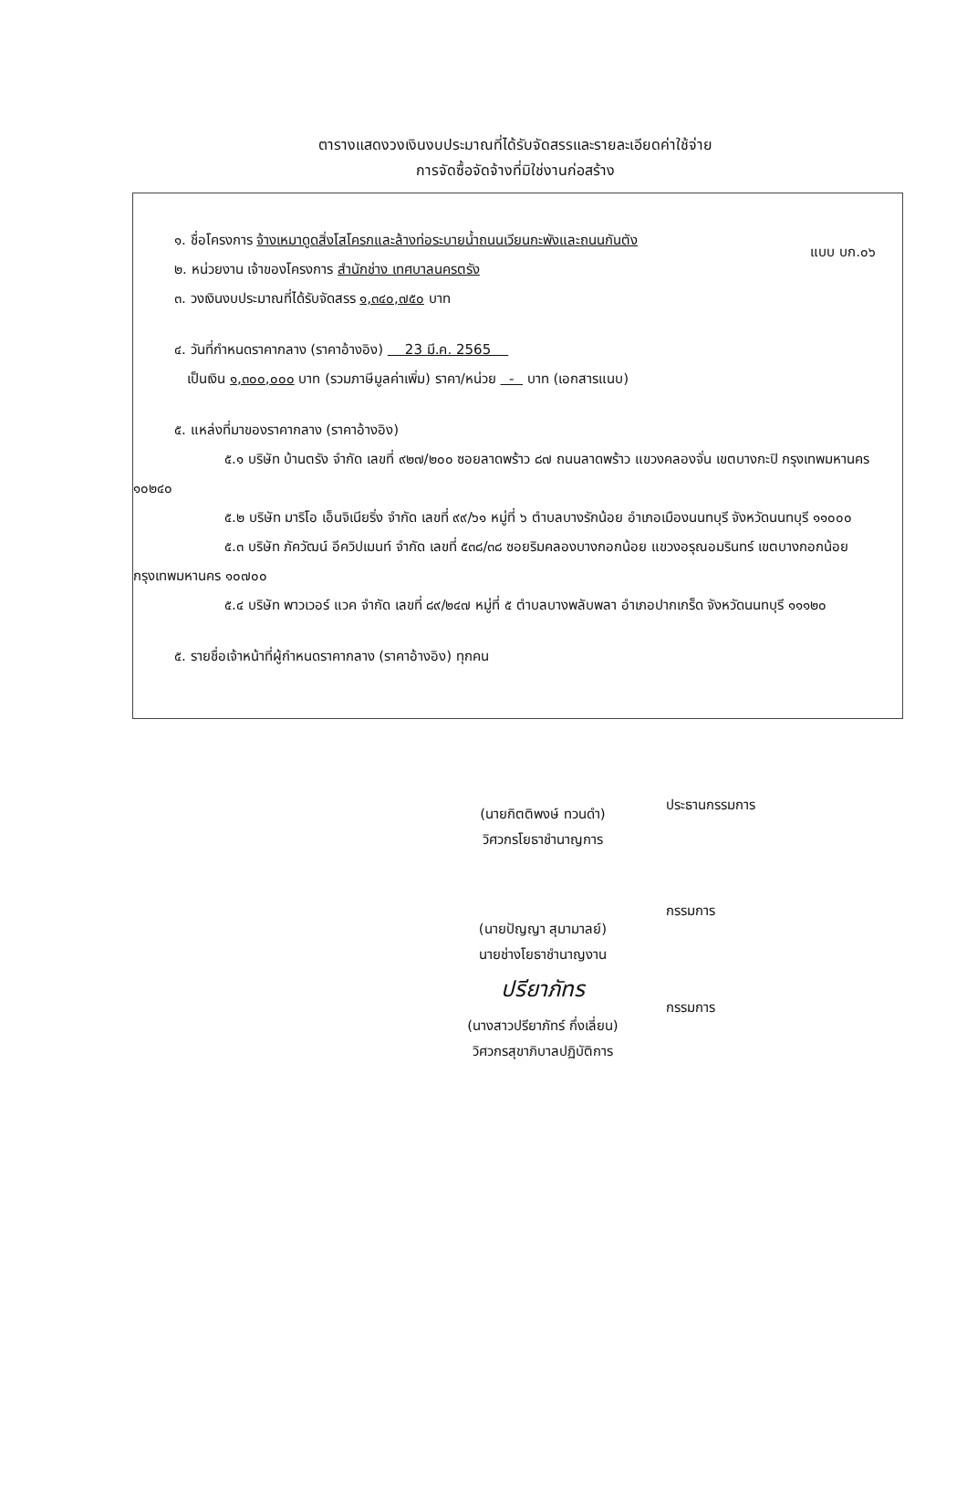แบบ บก.๐๖
ตารางแสดงวงเงินงบประมาณที่ได้รับจัดสรรและรายละเอียดค่าใช้จ่าย
การจัดซื้อจัดจ้างที่มิใช่งานก่อสร้าง
๑. ชื่อโครงการ จ้างเหมาดูดสิ่งโสโครกและล้างท่อระบายน้ำถนนเวียนกะพังและถนนกันตัง
๒. หน่วยงาน เจ้าของโครงการ สำนักช่าง เทศบาลนครตรัง
๓. วงเงินงบประมาณที่ได้รับจัดสรร ๑,๓๔๐,๗๕๐ บาท
๔. วันที่กำหนดราคากลาง (ราคาอ้างอิง) 23 มี.ค. 2565
เป็นเงิน ๑,๓๐๐,๐๐๐ บาท (รวมภาษีมูลค่าเพิ่ม) ราคา/หน่วย - บาท (เอกสารแนบ)
๕. แหล่งที่มาของราคากลาง (ราคาอ้างอิง)
๕.๑ บริษัท บ้านตรัง จำกัด เลขที่ ๙๒๗/๒๐๐ ซอยลาดพร้าว ๘๗ ถนนลาดพร้าว แขวงคลองจั่น เขตบางกะปิ กรุงเทพมหานคร ๑๐๒๔๐
๕.๒ บริษัท มาริโอ เอ็นจิเนียริ่ง จำกัด เลขที่ ๙๙/๖๑ หมู่ที่ ๖ ตำบลบางรักน้อย อำเภอเมืองนนทบุรี จังหวัดนนทบุรี ๑๑๐๐๐
๕.๓ บริษัท ภัควัฒน์ อีควิปเมนท์ จำกัด เลขที่ ๕๓๘/๓๘ ซอยริมคลองบางกอกน้อย แขวงอรุณอมรินทร์ เขตบางกอกน้อย กรุงเทพมหานคร ๑๐๗๐๐
๕.๔ บริษัท พาวเวอร์ แวค จำกัด เลขที่ ๘๙/๒๔๗ หมู่ที่ ๕ ตำบลบางพลับพลา อำเภอปากเกร็ด จังหวัดนนทบุรี ๑๑๑๒๐
๕. รายชื่อเจ้าหน้าที่ผู้กำหนดราคากลาง (ราคาอ้างอิง) ทุกคน
(นายกิตติพงษ์ ทวนดำ)
วิศวกรโยธาชำนาญการ
ประธานกรรมการ
(นายปัญญา สุมามาลย์)
นายช่างโยธาชำนาญงาน
กรรมการ
ปรียาภัทร
(นางสาวปรียาภัทร์ กึ่งเลี่ยน)
วิศวกรสุขาภิบาลปฏิบัติการ
กรรมการ